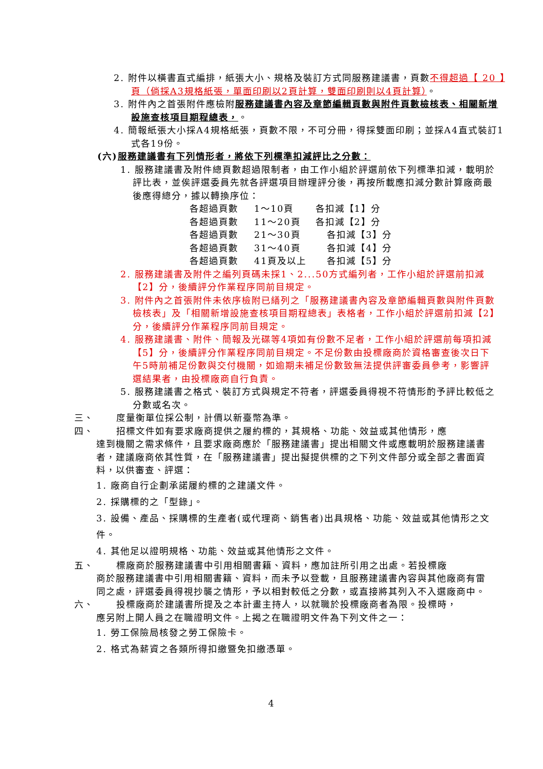2. 附件以橫書直式編排，紙張大小、規格及裝訂方式同服務建議書，頁數不得超過【 20 】頁（倘採A3規格紙張，單面印刷以2頁計算，雙面印刷則以4頁計算）。
3. 附件內之首張附件應檢附服務建議書內容及章節編輯頁數與附件頁數檢核表、相關新增設施查核項目期程總表，。
4. 簡報紙張大小採A4規格紙張，頁數不限，不可分冊，得採雙面印刷；並採A4直式裝訂1式各19份。
(六)服務建議書有下列情形者，將依下列標準扣減評比之分數：
1. 服務建議書及附件總頁數超過限制者，由工作小組於評選前依下列標準扣減，載明於評比表，並俟評選委員先就各評選項目辦理評分後，再按所載應扣減分數計算廠商最後應得總分，據以轉換序位：
各超過頁數 1～10頁 各扣減【1】分
各超過頁數 11～20頁 各扣減【2】分
各超過頁數 21～30頁 各扣減【3】分
各超過頁數 31～40頁 各扣減【4】分
各超過頁數 41頁及以上 各扣減【5】分
2. 服務建議書及附件之編列頁碼未採1、2...50方式編列者，工作小組於評選前扣減【2】分，後續評分作業程序同前目規定。
3. 附件內之首張附件未依序檢附已繕列之「服務建議書內容及章節編輯頁數與附件頁數檢核表」及「相關新增設施查核項目期程總表」表格者，工作小組於評選前扣減【2】分，後續評分作業程序同前目規定。
4. 服務建議書、附件、簡報及光碟等4項如有份數不足者，工作小組於評選前每項扣減【5】分，後續評分作業程序同前目規定。不足份數由投標廠商於資格審查後次日下午5時前補足份數與交付機關，如逾期未補足份數致無法提供評審委員參考，影響評選結果者，由投標廠商自行負責。
5. 服務建議書之格式、裝訂方式與規定不符者，評選委員得視不符情形酌予評比較低之分數或名次。
三、 度量衡單位採公制，計價以新臺幣為準。
四、 招標文件如有要求廠商提供之履約標的，其規格、功能、效益或其他情形，應
達到機關之需求條件，且要求廠商應於「服務建議書」提出相關文件或應載明於服務建議書者，建議廠商依其性質，在「服務建議書」提出擬提供標的之下列文件部分或全部之書面資料，以供審查、評選：
1. 廠商自行企劃承諾履約標的之建議文件。
2. 採購標的之「型錄」。
3. 設備、產品、採購標的生產者(或代理商、銷售者)出具規格、功能、效益或其他情形之文件。
4. 其他足以證明規格、功能、效益或其他情形之文件。
五、 標廠商於服務建議書中引用相關書籍、資料，應加註所引用之出處。若投標廠
商於服務建議書中引用相關書籍、資料，而未予以登載，且服務建議書內容與其他廠商有雷同之處，評選委員得視抄襲之情形，予以相對較低之分數，或直接將其列入不入選廠商中。
六、 投標廠商於建議書所提及之本計畫主持人，以就職於投標廠商者為限。投標時，
應另附上開人員之在職證明文件。上揭之在職證明文件為下列文件之一：
1. 勞工保險局核發之勞工保險卡。
2. 格式為薪資之各類所得扣繳暨免扣繳憑單。
4